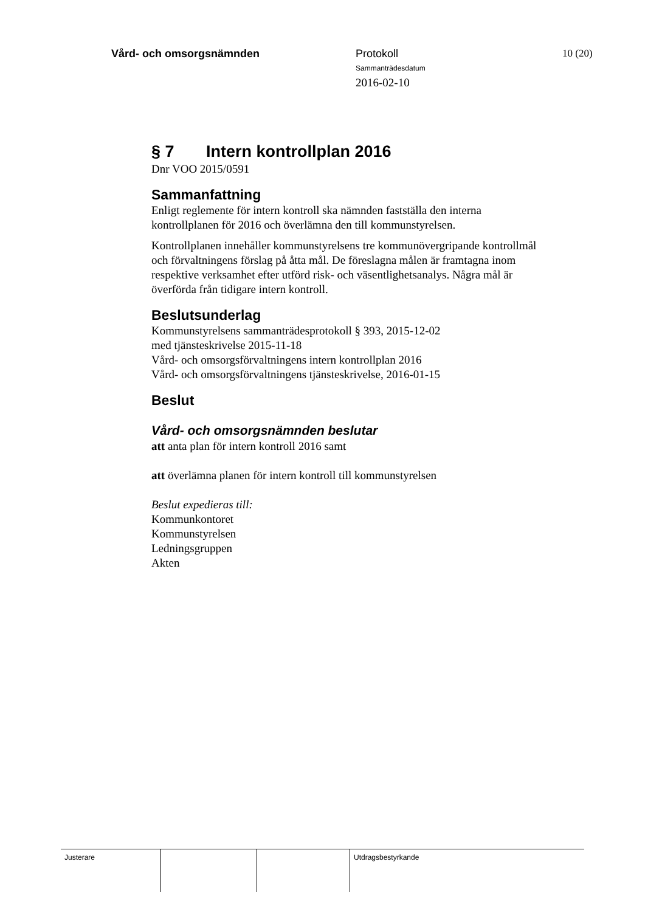Vård- och omsorgsnämnden Protokoll
Sammanträdesdatum
2016-02-10
10 (20)
§ 7 Intern kontrollplan 2016
Dnr VOO 2015/0591
Sammanfattning
Enligt reglemente för intern kontroll ska nämnden fastställa den interna kontrollplanen för 2016 och överlämna den till kommunstyrelsen.
Kontrollplanen innehåller kommunstyrelsens tre kommunövergripande kontrollmål och förvaltningens förslag på åtta mål. De föreslagna målen är framtagna inom respektive verksamhet efter utförd risk- och väsentlighetsanalys. Några mål är överförda från tidigare intern kontroll.
Beslutsunderlag
Kommunstyrelsens sammanträdesprotokoll § 393, 2015-12-02
med tjänsteskrivelse 2015-11-18
Vård- och omsorgsförvaltningens intern kontrollplan 2016
Vård- och omsorgsförvaltningens tjänsteskrivelse, 2016-01-15
Beslut
Vård- och omsorgsnämnden beslutar
att anta plan för intern kontroll 2016 samt
att överlämna planen för intern kontroll till kommunstyrelsen
Beslut expedieras till:
Kommunkontoret
Kommunstyrelsen
Ledningsgruppen
Akten
Justerare Utdragsbestyrkande